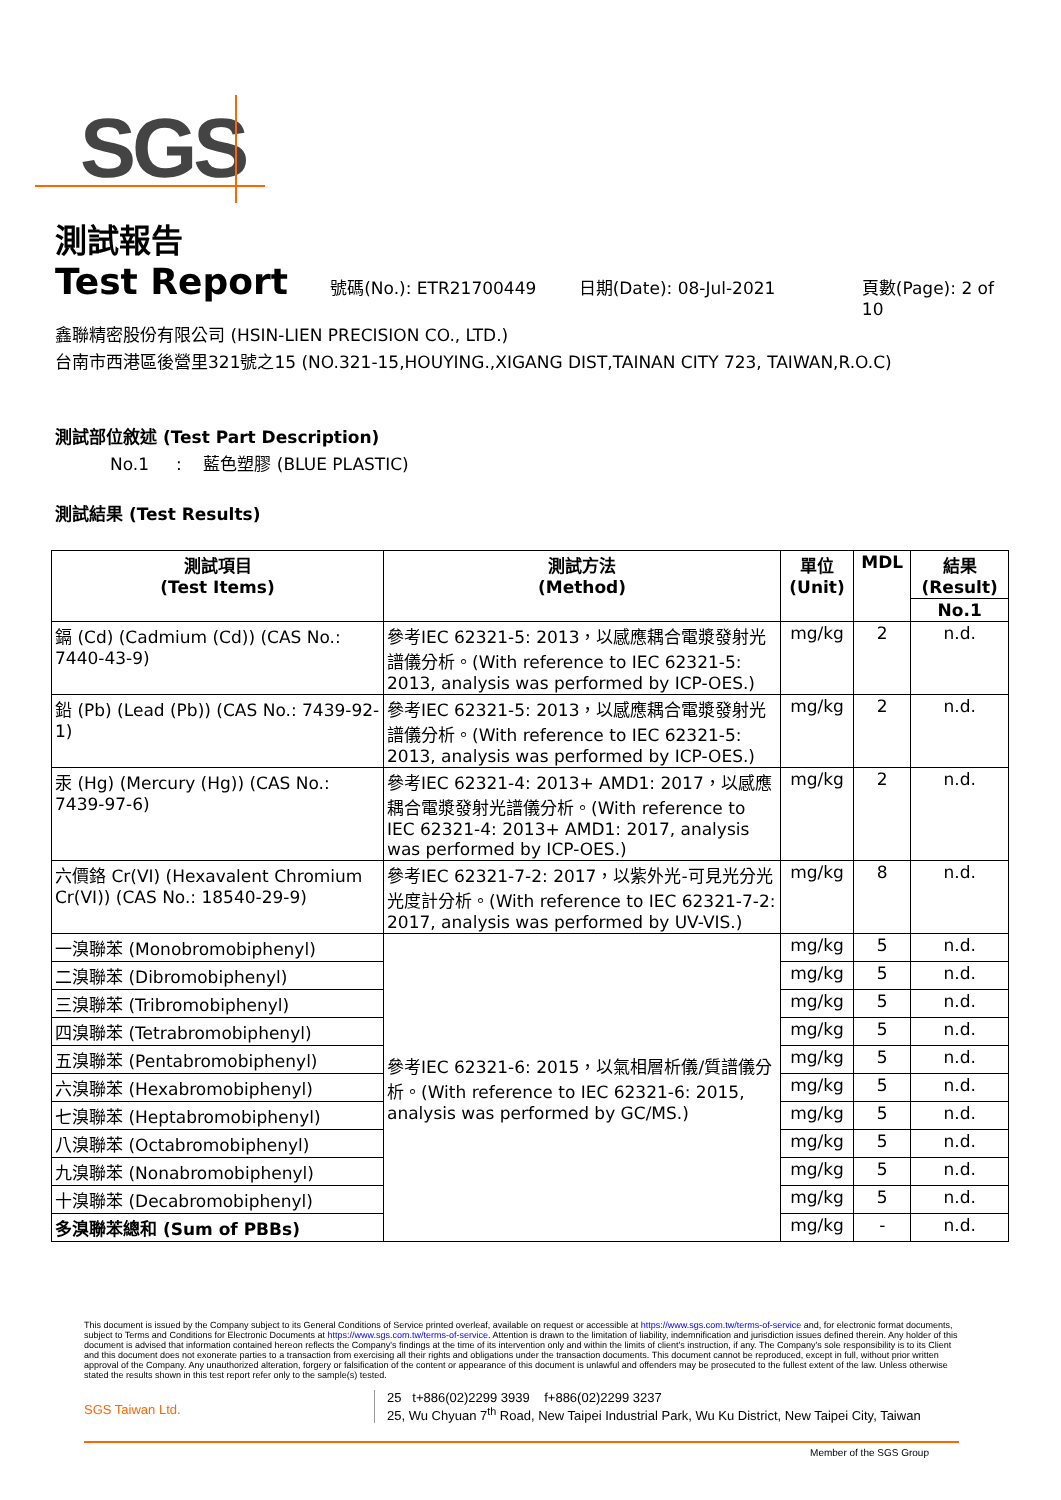SGS
測試報告
Test Report
號碼(No.): ETR21700449 日期(Date): 08-Jul-2021 頁數(Page): 2 of 10
鑫聯精密股份有限公司 (HSIN-LIEN PRECISION CO., LTD.)
台南市西港區後營里321號之15 (NO.321-15,HOUYING.,XIGANG DIST,TAINAN CITY 723, TAIWAN,R.O.C)
測試部位敘述 (Test Part Description)
No.1 : 藍色塑膠 (BLUE PLASTIC)
測試結果 (Test Results)
| 測試項目 (Test Items) | 測試方法 (Method) | 單位 (Unit) | MDL | 結果 (Result) |
| --- | --- | --- | --- | --- |
| | | | | No.1 |
| 鎘 (Cd) (Cadmium (Cd)) (CAS No.: 7440-43-9) | 參考IEC 62321-5: 2013，以感應耦合電漿發射光譜儀分析。(With reference to IEC 62321-5: 2013, analysis was performed by ICP-OES.) | mg/kg | 2 | n.d. |
| 鉛 (Pb) (Lead (Pb)) (CAS No.: 7439-92-1) | 參考IEC 62321-5: 2013，以感應耦合電漿發射光譜儀分析。(With reference to IEC 62321-5: 2013, analysis was performed by ICP-OES.) | mg/kg | 2 | n.d. |
| 汞 (Hg) (Mercury (Hg)) (CAS No.: 7439-97-6) | 參考IEC 62321-4: 2013+ AMD1: 2017，以感應耦合電漿發射光譜儀分析。(With reference to IEC 62321-4: 2013+ AMD1: 2017, analysis was performed by ICP-OES.) | mg/kg | 2 | n.d. |
| 六價鉻 Cr(VI) (Hexavalent Chromium Cr(VI)) (CAS No.: 18540-29-9) | 參考IEC 62321-7-2: 2017，以紫外光-可見光分光光度計分析。(With reference to IEC 62321-7-2: 2017, analysis was performed by UV-VIS.) | mg/kg | 8 | n.d. |
| 一溴聯苯 (Monobromobiphenyl) | 參考IEC 62321-6: 2015，以氣相層析儀/質譜儀分析。(With reference to IEC 62321-6: 2015, analysis was performed by GC/MS.) | mg/kg | 5 | n.d. |
| 二溴聯苯 (Dibromobiphenyl) | | mg/kg | 5 | n.d. |
| 三溴聯苯 (Tribromobiphenyl) | | mg/kg | 5 | n.d. |
| 四溴聯苯 (Tetrabromobiphenyl) | | mg/kg | 5 | n.d. |
| 五溴聯苯 (Pentabromobiphenyl) | | mg/kg | 5 | n.d. |
| 六溴聯苯 (Hexabromobiphenyl) | | mg/kg | 5 | n.d. |
| 七溴聯苯 (Heptabromobiphenyl) | | mg/kg | 5 | n.d. |
| 八溴聯苯 (Octabromobiphenyl) | | mg/kg | 5 | n.d. |
| 九溴聯苯 (Nonabromobiphenyl) | | mg/kg | 5 | n.d. |
| 十溴聯苯 (Decabromobiphenyl) | | mg/kg | 5 | n.d. |
| 多溴聯苯總和 (Sum of PBBs) | | mg/kg | - | n.d. |
This document is issued by the Company subject to its General Conditions of Service printed overleaf, available on request or accessible at https://www.sgs.com.tw/terms-of-service and, for electronic format documents, subject to Terms and Conditions for Electronic Documents at https://www.sgs.com.tw/terms-of-service. Attention is drawn to the limitation of liability, indemnification and jurisdiction issues defined therein. Any holder of this document is advised that information contained hereon reflects the Company's findings at the time of its intervention only and within the limits of client's instruction, if any. The Company's sole responsibility is to its Client and this document does not exonerate parties to a transaction from exercising all their rights and obligations under the transaction documents. This document cannot be reproduced, except in full, without prior written approval of the Company. Any unauthorized alteration, forgery or falsification of the content or appearance of this document is unlawful and offenders may be prosecuted to the fullest extent of the law. Unless otherwise stated the results shown in this test report refer only to the sample(s) tested.
SGS Taiwan Ltd.
25 t+886(02)2299 3939 f+886(02)2299 3237
25, Wu Chyuan 7<sup>th</sup> Road, New Taipei Industrial Park, Wu Ku District, New Taipei City, Taiwan
Member of the SGS Group